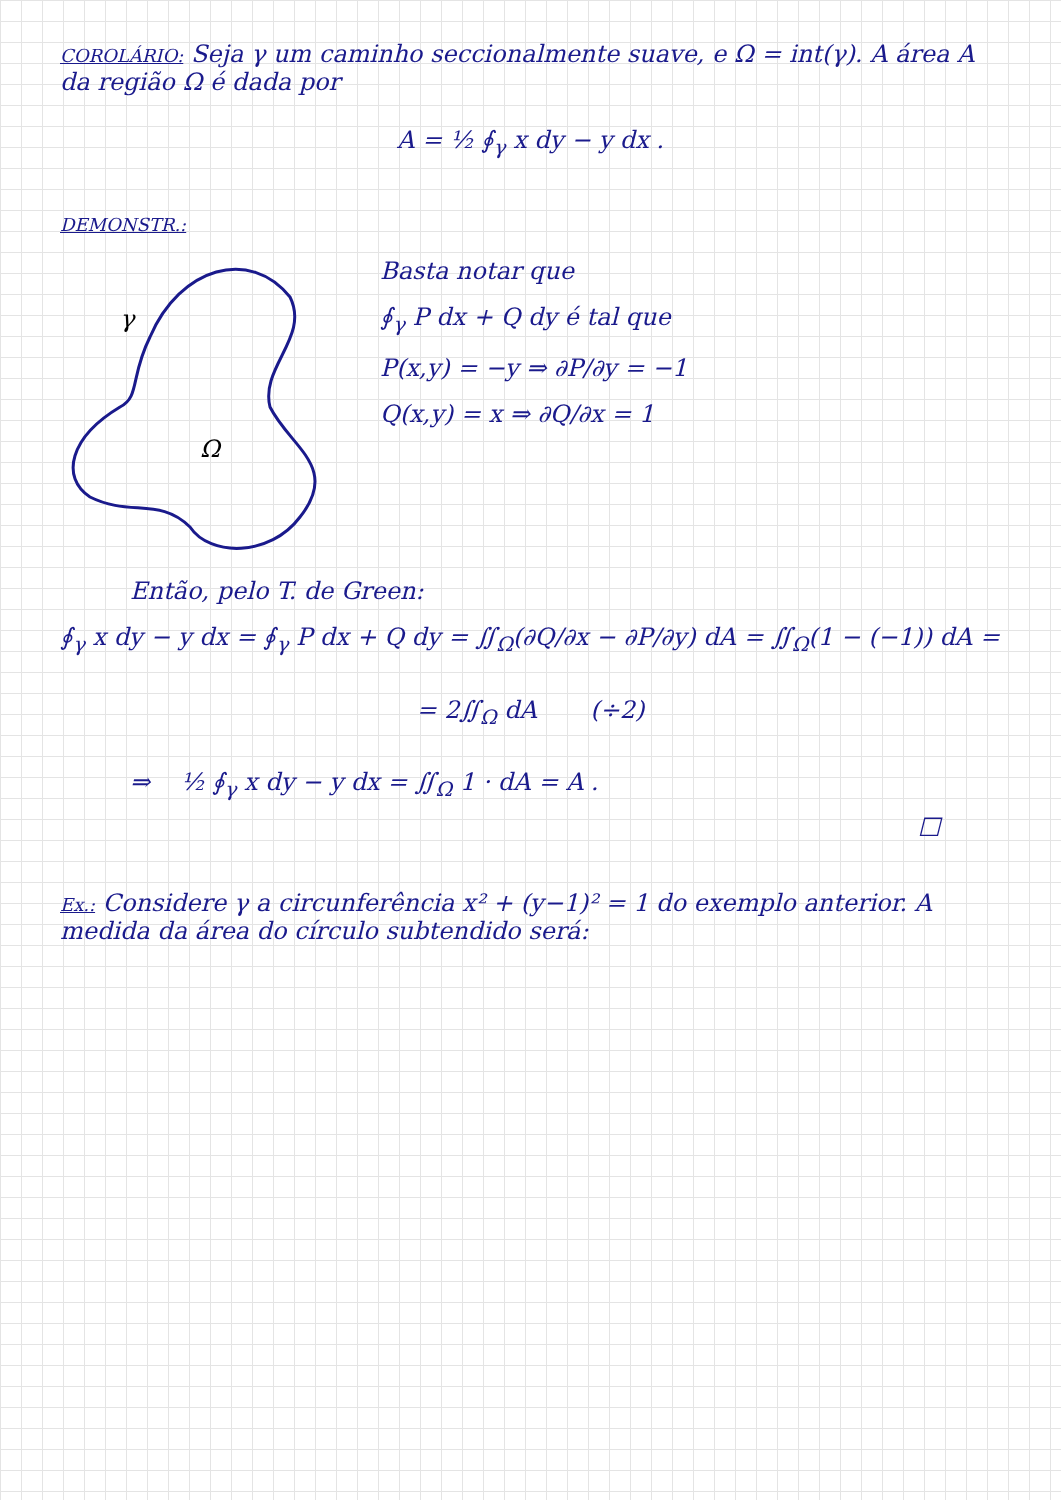COROLÁRIO: Seja γ um caminho seccionalmente suave, e Ω = int(γ). A área A da região Ω é dada por
A = ½ ∮<sub>γ</sub> x dy − y dx .
DEMONSTR.:
γ
Ω
Basta notar que
∮<sub>γ</sub> P dx + Q dy é tal que
P(x,y) = −y ⇒ ∂P/∂y = −1
Q(x,y) = x ⇒ ∂Q/∂x = 1
Então, pelo T. de Green:
∮<sub>γ</sub> x dy − y dx = ∮<sub>γ</sub> P dx + Q dy = ∬<sub>Ω</sub>(∂Q/∂x − ∂P/∂y) dA = ∬<sub>Ω</sub>(1 − (−1)) dA =
= 2∬<sub>Ω</sub> dA (÷2)
⇒ ½ ∮<sub>γ</sub> x dy − y dx = ∬<sub>Ω</sub> 1 · dA = A .
□
Ex.: Considere γ a circunferência x² + (y−1)² = 1 do exemplo anterior. A medida da área do círculo subtendido será: